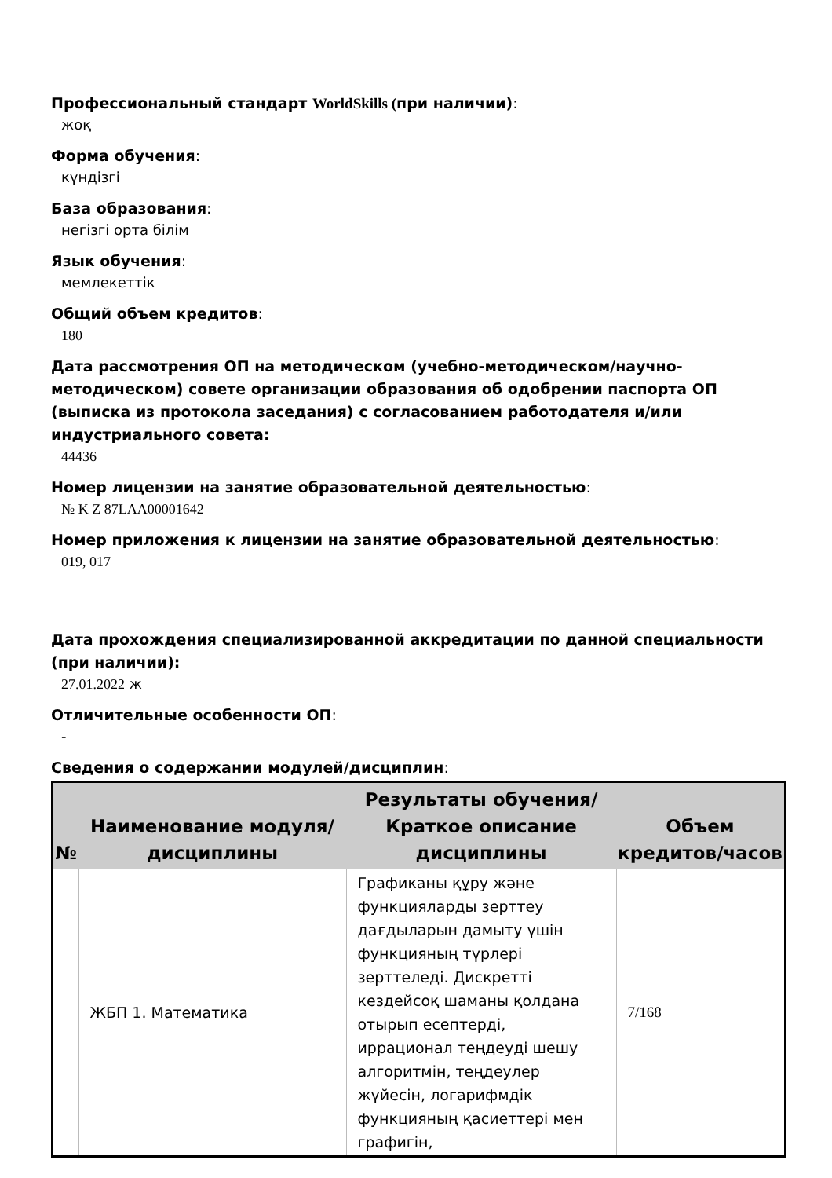Профессиональный стандарт WorldSkills (при наличии):
жоқ
Форма обучения:
күндізгі
База образования:
негізгі орта білім
Язык обучения:
мемлекеттік
Общий объем кредитов:
180
Дата рассмотрения ОП на методическом (учебно-методическом/научно-методическом) совете организации образования об одобрении паспорта ОП (выписка из протокола заседания) с согласованием работодателя и/или индустриального совета:
44436
Номер лицензии на занятие образовательной деятельностью:
№ K Z 87LAA00001642
Номер приложения к лицензии на занятие образовательной деятельностью:
019, 017
Дата прохождения специализированной аккредитации по данной специальности (при наличии):
27.01.2022 ж
Отличительные особенности ОП:
-
Сведения о содержании модулей/дисциплин:
| № | Наименование модуля/дисциплины | Результаты обучения/Краткое описание дисциплины | Объем кредитов/часов |
| --- | --- | --- | --- |
| | ЖБП 1. Математика | Графиканы құру және функцияларды зерттеу дағдыларын дамыту үшін функцияның түрлері зерттеледі. Дискретті кездейсоқ шаманы қолдана отырып есептерді, иррационал теңдеуді шешу алгоритмін, теңдеулер жүйесін, логарифмдік функцияның қасиеттері мен графигін, | 7/168 |